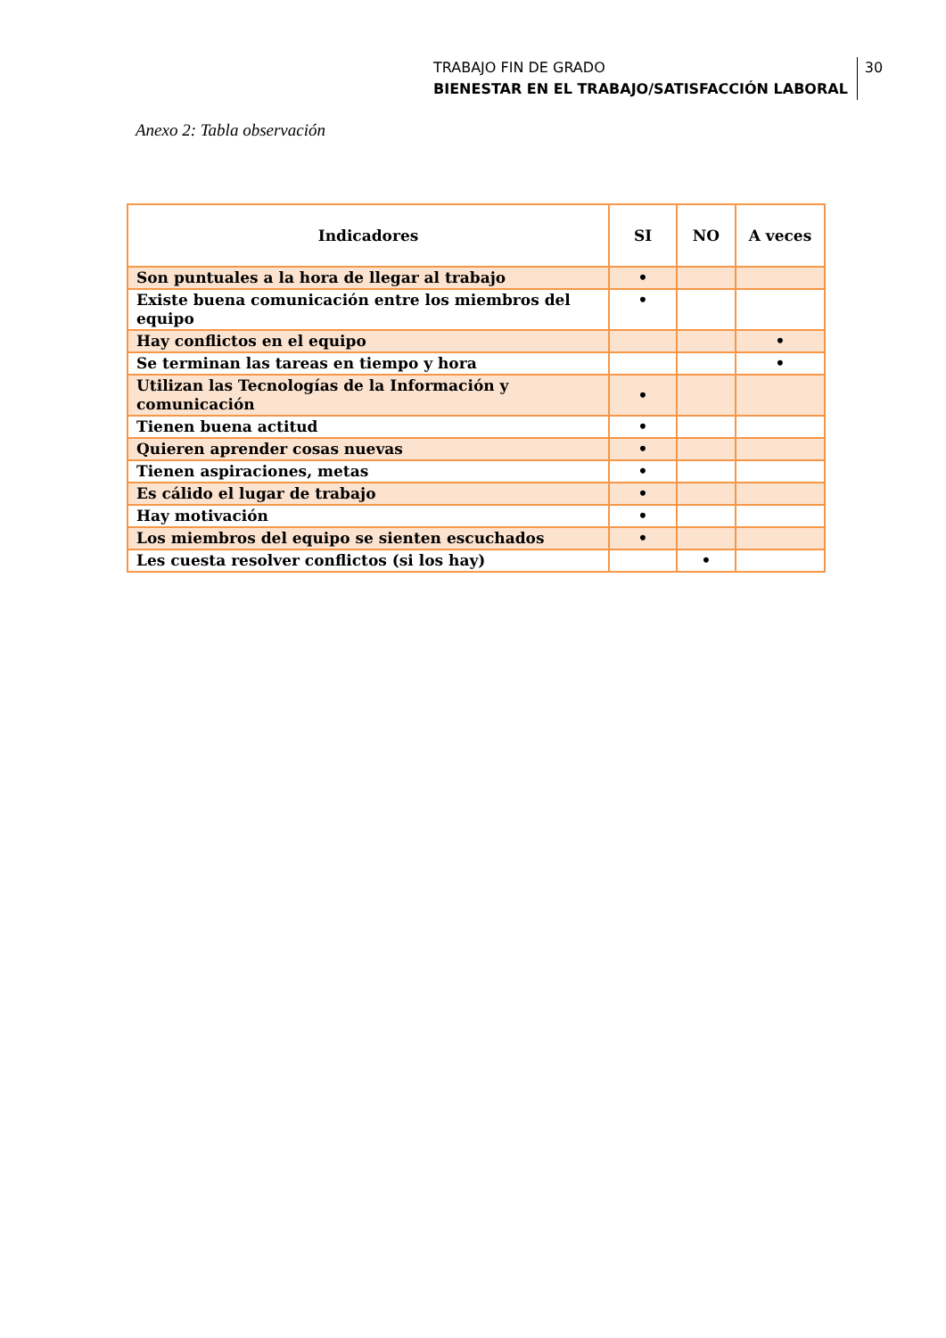TRABAJO FIN DE GRADO
BIENESTAR EN EL TRABAJO/SATISFACCIÓN LABORAL 30
Anexo 2: Tabla observación
| Indicadores | SI | NO | A veces |
| --- | --- | --- | --- |
| Son puntuales a la hora de llegar al trabajo | • | | |
| Existe buena comunicación entre los miembros del equipo | • | | |
| Hay conflictos en el equipo | | | • |
| Se terminan las tareas en tiempo y hora | | | • |
| Utilizan las Tecnologías de la Información y comunicación | • | | |
| Tienen buena actitud | • | | |
| Quieren aprender cosas nuevas | • | | |
| Tienen aspiraciones, metas | • | | |
| Es cálido el lugar de trabajo | • | | |
| Hay motivación | • | | |
| Los miembros del equipo se sienten escuchados | • | | |
| Les cuesta resolver conflictos (si los hay) | | • | |